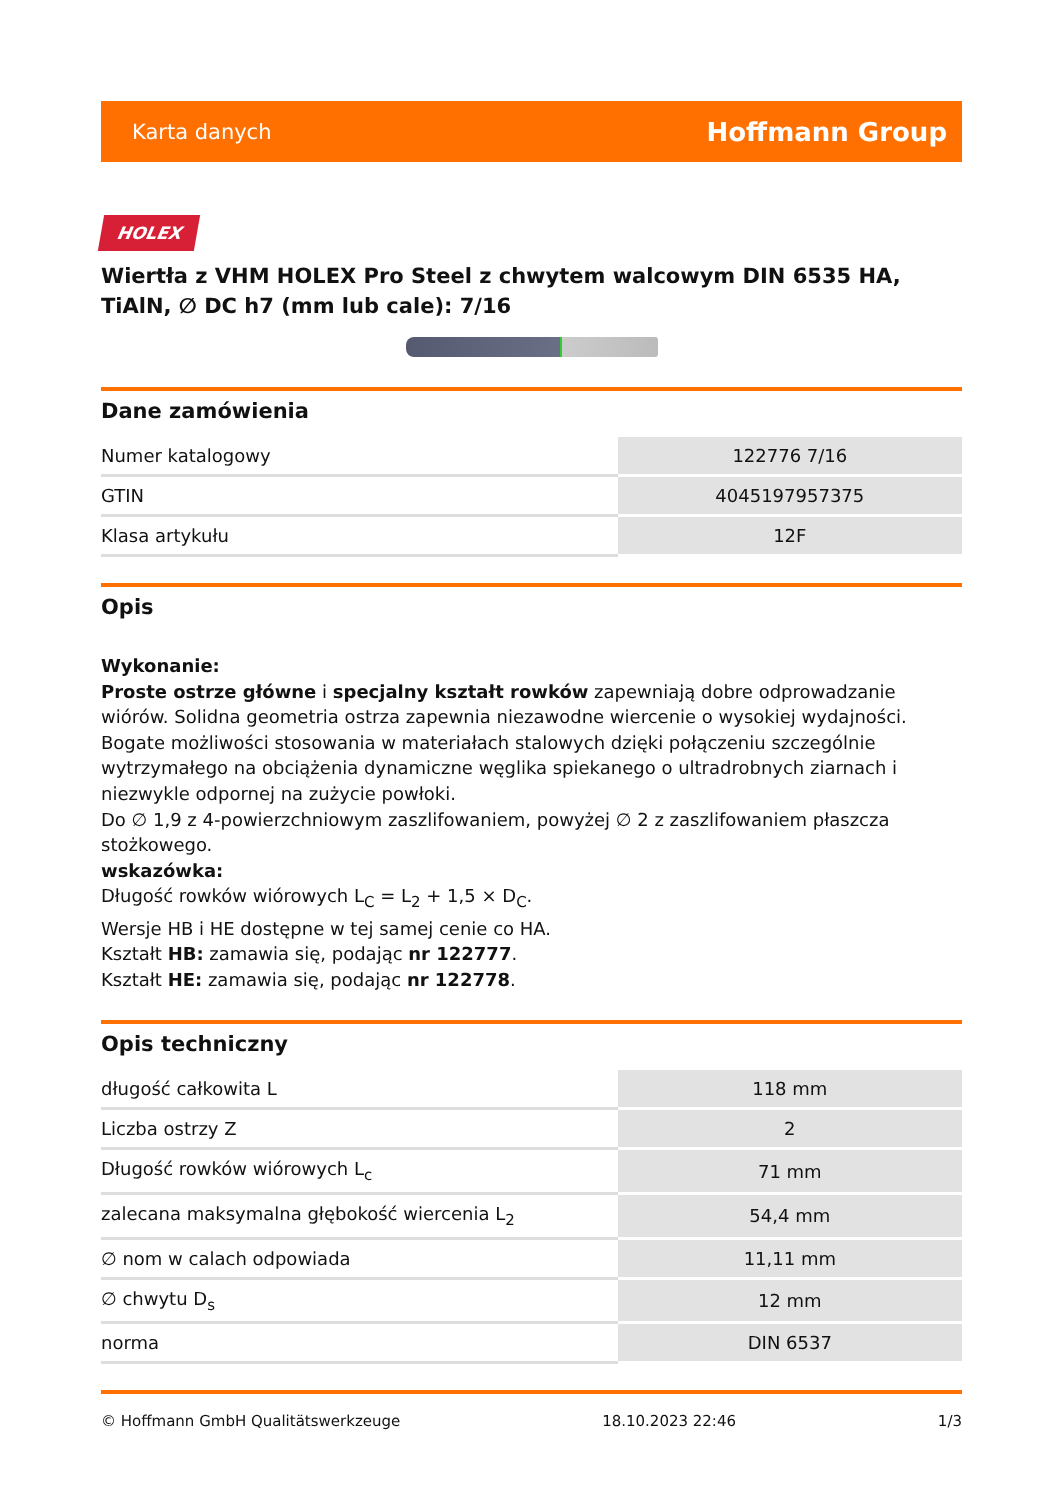Karta danych Hoffmann Group
HOLEX
Wiertła z VHM HOLEX Pro Steel z chwytem walcowym DIN 6535 HA, TiAlN, ∅ DC h7 (mm lub cale): 7/16
Dane zamówienia
| Numer katalogowy | 122776 7/16 |
| GTIN | 4045197957375 |
| Klasa artykułu | 12F |
Opis
Wykonanie:
Proste ostrze główne i specjalny kształt rowków zapewniają dobre odprowadzanie wiórów. Solidna geometria ostrza zapewnia niezawodne wiercenie o wysokiej wydajności. Bogate możliwości stosowania w materiałach stalowych dzięki połączeniu szczególnie wytrzymałego na obciążenia dynamiczne węglika spiekanego o ultradrobnych ziarnach i niezwykle odpornej na zużycie powłoki.
Do ∅ 1,9 z 4-powierzchniowym zaszlifowaniem, powyżej ∅ 2 z zaszlifowaniem płaszcza stożkowego.
wskazówka:
Długość rowków wiórowych L<sub>C</sub> = L<sub>2</sub> + 1,5 × D<sub>C</sub>.
Wersje HB i HE dostępne w tej samej cenie co HA.
Kształt HB: zamawia się, podając nr 122777.
Kształt HE: zamawia się, podając nr 122778.
Opis techniczny
| długość całkowita L | 118 mm |
| Liczba ostrzy Z | 2 |
| Długość rowków wiórowych L<sub>c</sub> | 71 mm |
| zalecana maksymalna głębokość wiercenia L<sub>2</sub> | 54,4 mm |
| ∅ nom w calach odpowiada | 11,11 mm |
| ∅ chwytu D<sub>s</sub> | 12 mm |
| norma | DIN 6537 |
© Hoffmann GmbH Qualitätswerkzeuge 18.10.2023 22:46 1/3